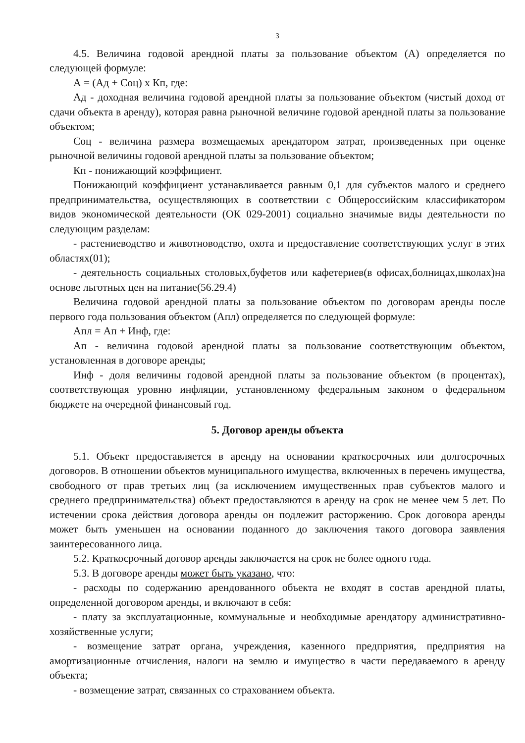3
4.5. Величина годовой арендной платы за пользование объектом (А) определяется по следующей формуле:
А = (Ад + Соц) х Кп, где:
Ад - доходная величина годовой арендной платы за пользование объектом (чистый доход от сдачи объекта в аренду), которая равна рыночной величине годовой арендной платы за пользование объектом;
Соц - величина размера возмещаемых арендатором затрат, произведенных при оценке рыночной величины годовой арендной платы за пользование объектом;
Кп - понижающий коэффициент.
Понижающий коэффициент устанавливается равным 0,1 для субъектов малого и среднего предпринимательства, осуществляющих в соответствии с Общероссийским классификатором видов экономической деятельности (ОК 029-2001) социально значимые виды деятельности по следующим разделам:
- растениеводство и животноводство, охота и предоставление соответствующих услуг в этих областях(01);
- деятельность социальных столовых,буфетов или кафетериев(в офисах,болницах,школах)на основе льготных цен на питание(56.29.4)
Величина годовой арендной платы за пользование объектом по договорам аренды после первого года пользования объектом (Апл) определяется по следующей формуле:
Апл = Ап + Инф, где:
Ап - величина годовой арендной платы за пользование соответствующим объектом, установленная в договоре аренды;
Инф - доля величины годовой арендной платы за пользование объектом (в процентах), соответствующая уровню инфляции, установленному федеральным законом о федеральном бюджете на очередной финансовый год.
5. Договор аренды объекта
5.1. Объект предоставляется в аренду на основании краткосрочных или долгосрочных договоров. В отношении объектов муниципального имущества, включенных в перечень имущества, свободного от прав третьих лиц (за исключением имущественных прав субъектов малого и среднего предпринимательства) объект предоставляются в аренду на срок не менее чем 5 лет. По истечении срока действия договора аренды он подлежит расторжению. Срок договора аренды может быть уменьшен на основании поданного до заключения такого договора заявления заинтересованного лица.
5.2. Краткосрочный договор аренды заключается на срок не более одного года.
5.3. В договоре аренды может быть указано, что:
- расходы по содержанию арендованного объекта не входят в состав арендной платы, определенной договором аренды, и включают в себя:
- плату за эксплуатационные, коммунальные и необходимые арендатору административно-хозяйственные услуги;
- возмещение затрат органа, учреждения, казенного предприятия, предприятия на амортизационные отчисления, налоги на землю и имущество в части передаваемого в аренду объекта;
- возмещение затрат, связанных со страхованием объекта.